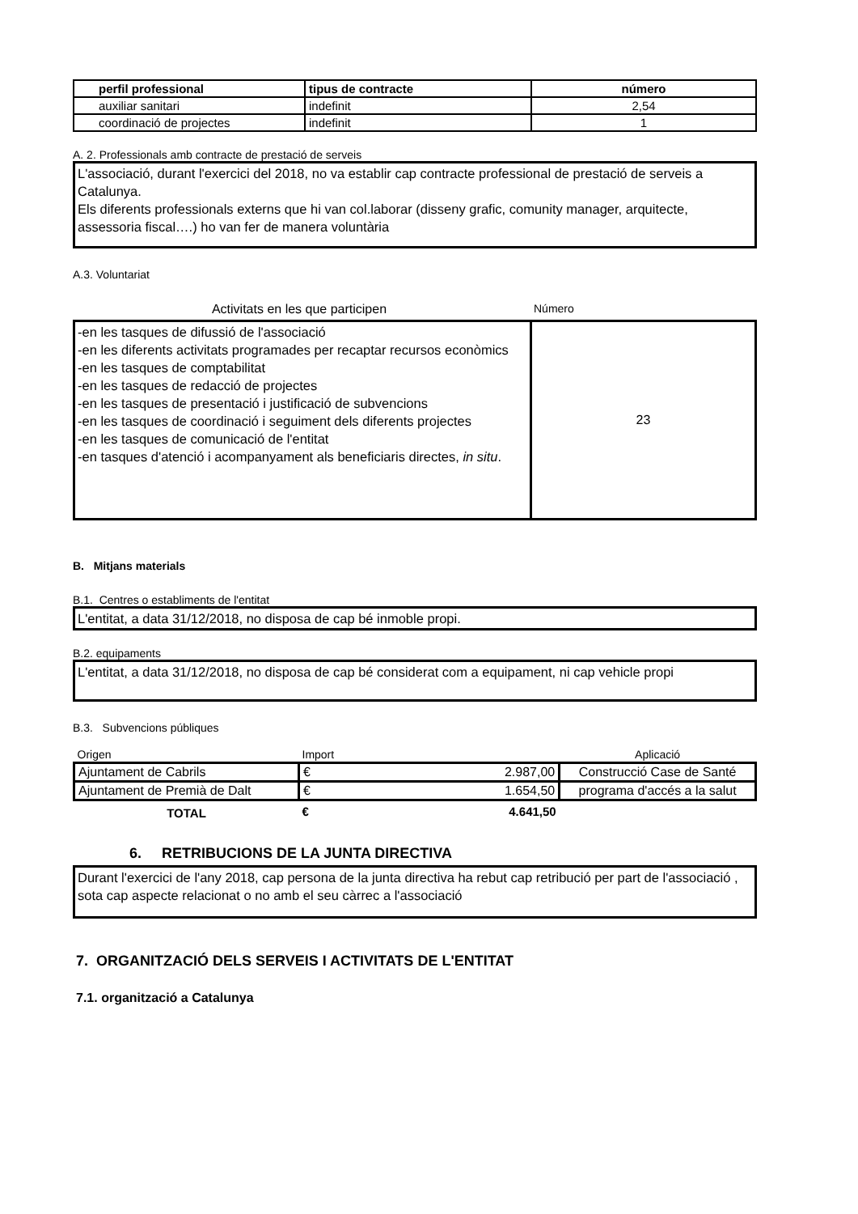| perfil professional | tipus de contracte | número |
| --- | --- | --- |
| auxiliar sanitari | indefinit | 2,54 |
| coordinació de projectes | indefinit | 1 |
A. 2. Professionals amb contracte de prestació de serveis
L'associació, durant l'exercici del 2018, no va establir cap contracte professional de prestació de serveis a Catalunya.
Els diferents professionals externs que hi van col.laborar (disseny grafic, comunity manager, arquitecte, assessoria fiscal….) ho van fer de manera voluntària
A.3. Voluntariat
Activitats en les que participen Número
| -en les tasques de difussió de l'associació -en les diferents activitats programades per recaptar recursos econòmics -en les tasques de comptabilitat -en les tasques de redacció de projectes -en les tasques de presentació i justificació de subvencions -en les tasques de coordinació i seguiment dels diferents projectes -en les tasques de comunicació de l'entitat -en tasques d'atenció i acompanyament als beneficiaris directes, in situ . | 23 |
B. Mitjans materials
B.1. Centres o establiments de l'entitat
L'entitat, a data 31/12/2018, no disposa de cap bé inmoble propi.
B.2. equipaments
L'entitat, a data 31/12/2018, no disposa de cap bé considerat com a equipament, ni cap vehicle propi
B.3. Subvencions públiques
| Origen | Import | | Aplicació |
| Ajuntament de Cabrils | € | 2.987,00 | Construcció Case de Santé |
| Ajuntament de Premià de Dalt | € | 1.654,50 | programa d'accés a la salut |
| TOTAL | € | 4.641,50 | |
6. RETRIBUCIONS DE LA JUNTA DIRECTIVA
Durant l'exercici de l'any 2018, cap persona de la junta directiva ha rebut cap retribució per part de l'associació , sota cap aspecte relacionat o no amb el seu càrrec a l'associació
7. ORGANITZACIÓ DELS SERVEIS I ACTIVITATS DE L'ENTITAT
7.1. organització a Catalunya